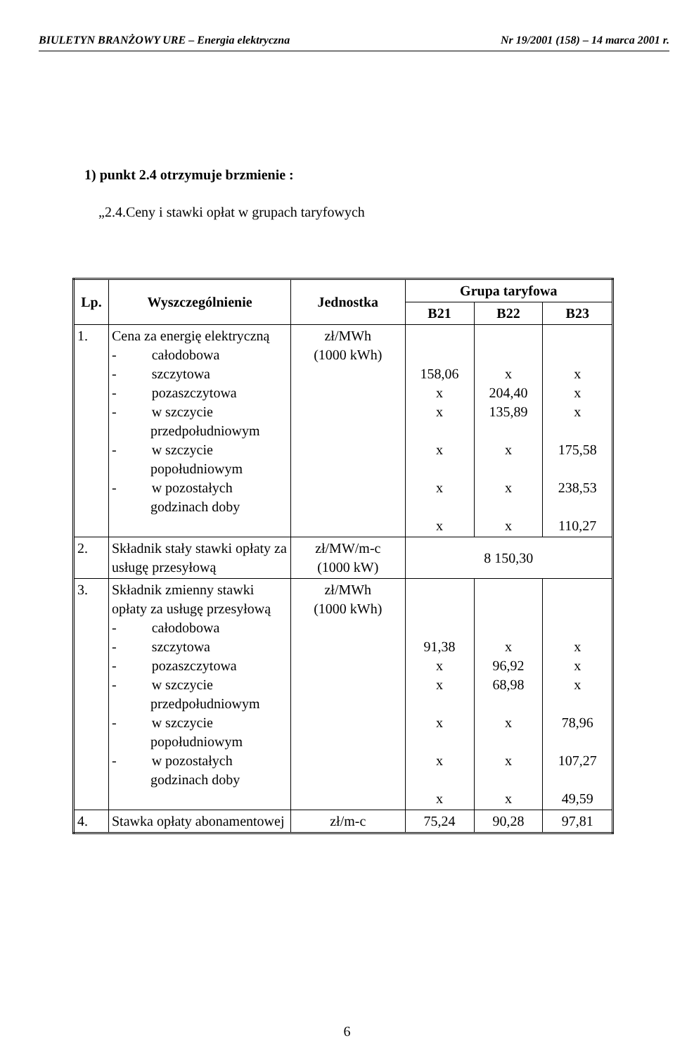BIULETYN BRANŻOWY URE – Energia elektryczna Nr 19/2001 (158) – 14 marca 2001 r.
1) punkt 2.4 otrzymuje brzmienie :
„2.4.Ceny i stawki opłat w grupach taryfowych
| Lp. | Wyszczególnienie | Jednostka | Grupa taryfowa | | |
| --- | --- | --- | --- | --- | --- |
| | | | B21 | B22 | B23 |
| 1. | Cena za energię elektryczną - całodobowa - szczytowa - pozaszczytowa - w szczycie przedpołudniowym - w szczycie popołudniowym - w pozostałych godzinach doby | zł/MWh (1000 kWh) | 158,06 x x x x x | x 204,40 135,89 x x x | x x x 175,58 238,53 110,27 |
| 2. | Składnik stały stawki opłaty za usługę przesyłową | zł/MW/m-c (1000 kW) | 8 150,30 | | |
| 3. | Składnik zmienny stawki opłaty za usługę przesyłową - całodobowa - szczytowa - pozaszczytowa - w szczycie przedpołudniowym - w szczycie popołudniowym - w pozostałych godzinach doby | zł/MWh (1000 kWh) | 91,38 x x x x x | x 96,92 68,98 x x x | x x x 78,96 107,27 49,59 |
| 4. | Stawka opłaty abonamentowej | zł/m-c | 75,24 | 90,28 | 97,81 |
6